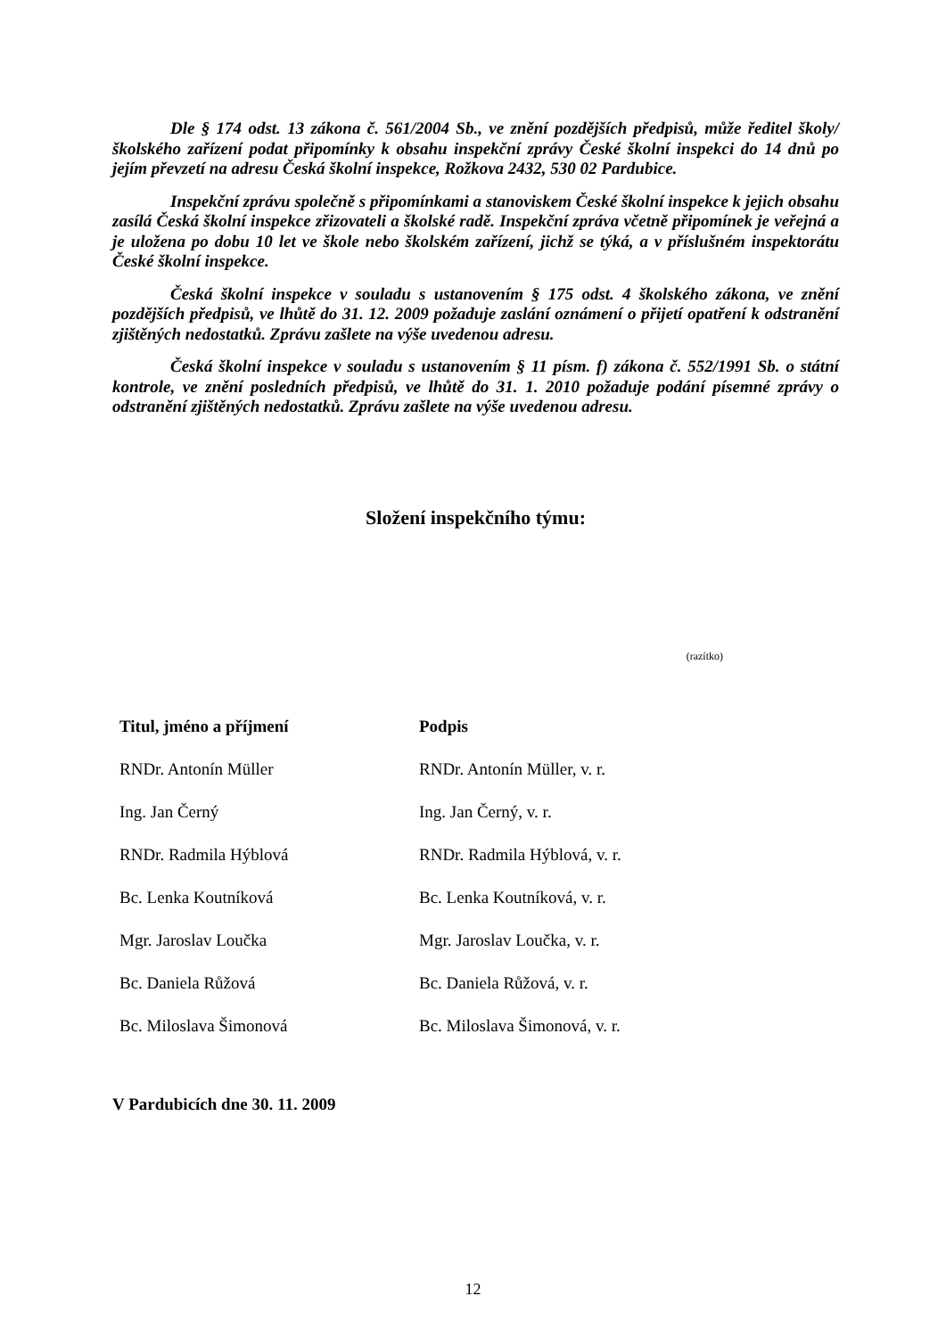Dle § 174 odst. 13 zákona č. 561/2004 Sb., ve znění pozdějších předpisů, může ředitel školy/školského zařízení podat připomínky k obsahu inspekční zprávy České školní inspekci do 14 dnů po jejím převzetí na adresu Česká školní inspekce, Rožkova 2432, 530 02 Pardubice.
Inspekční zprávu společně s připomínkami a stanoviskem České školní inspekce k jejich obsahu zasílá Česká školní inspekce zřizovateli a školské radě. Inspekční zpráva včetně připomínek je veřejná a je uložena po dobu 10 let ve škole nebo školském zařízení, jichž se týká, a v příslušném inspektorátu České školní inspekce.
Česká školní inspekce v souladu s ustanovením § 175 odst. 4 školského zákona, ve znění pozdějších předpisů, ve lhůtě do 31. 12. 2009 požaduje zaslání oznámení o přijetí opatření k odstranění zjištěných nedostatků. Zprávu zašlete na výše uvedenou adresu.
Česká školní inspekce v souladu s ustanovením § 11 písm. f) zákona č. 552/1991 Sb. o státní kontrole, ve znění posledních předpisů, ve lhůtě do 31. 1. 2010 požaduje podání písemné zprávy o odstranění zjištěných nedostatků. Zprávu zašlete na výše uvedenou adresu.
Složení inspekčního týmu:
(razítko)
| Titul, jméno a příjmení | Podpis |
| --- | --- |
| RNDr. Antonín Müller | RNDr. Antonín Müller, v. r. |
| Ing. Jan Černý | Ing. Jan Černý, v. r. |
| RNDr. Radmila Hýblová | RNDr. Radmila Hýblová, v. r. |
| Bc. Lenka Koutníková | Bc. Lenka Koutníková, v. r. |
| Mgr. Jaroslav Loučka | Mgr. Jaroslav Loučka, v. r. |
| Bc. Daniela Růžová | Bc. Daniela Růžová, v. r. |
| Bc. Miloslava Šimonová | Bc. Miloslava Šimonová, v. r. |
V Pardubicích dne 30. 11. 2009
12